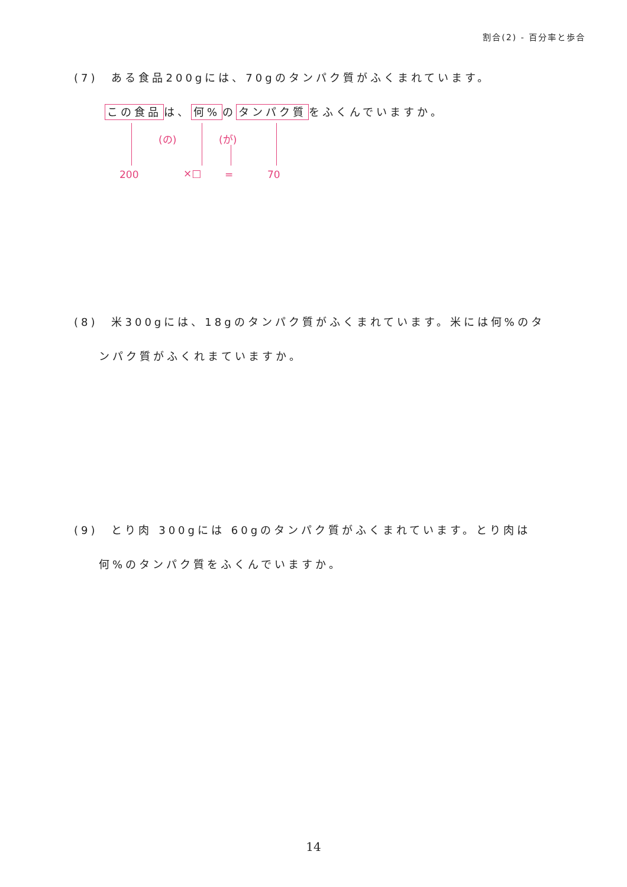割合(2) - 百分率と歩合
(7)　ある食品200gには、70gのタンパク質がふくまれています。
この食品 は、 何% の タンパク質 をふくんでいますか。
(の) (が)
200 ×□ = 70
(8)　米300gには、18gのタンパク質がふくまれています。米には何%のタ
ンパク質がふくれまていますか。
(9)　とり肉 300gには 60gのタンパク質がふくまれています。とり肉は
何%のタンパク質をふくんでいますか。
14